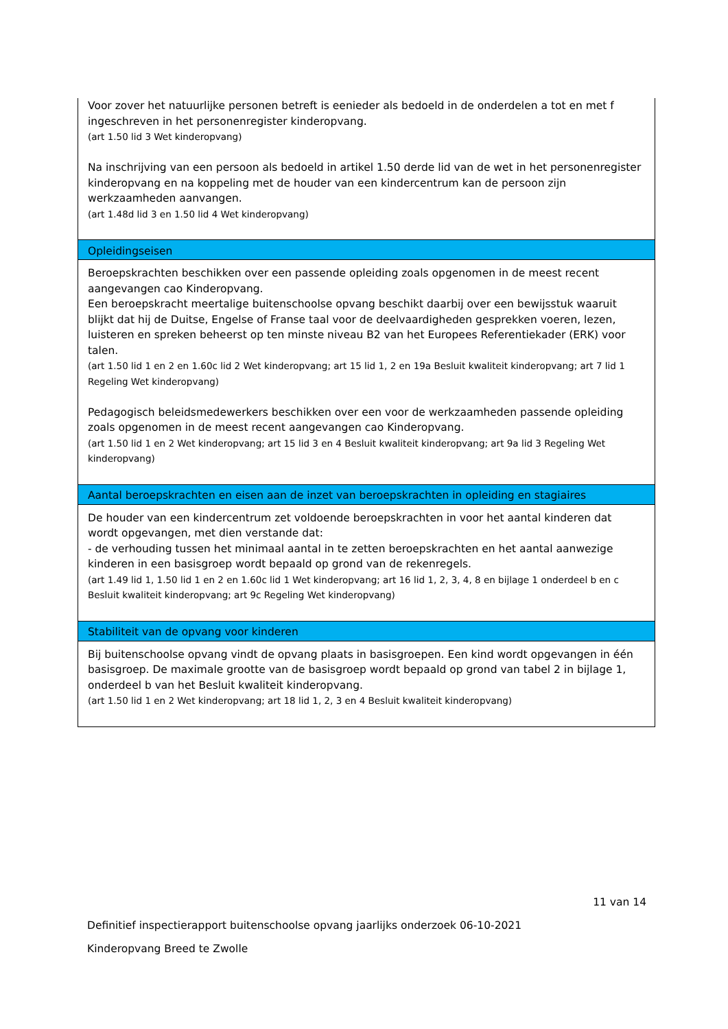| Voor zover het natuurlijke personen betreft is eenieder als bedoeld in de onderdelen a tot en met f ingeschreven in het personenregister kinderopvang. (art 1.50 lid 3 Wet kinderopvang) Na inschrijving van een persoon als bedoeld in artikel 1.50 derde lid van de wet in het personenregister kinderopvang en na koppeling met de houder van een kindercentrum kan de persoon zijn werkzaamheden aanvangen. (art 1.48d lid 3 en 1.50 lid 4 Wet kinderopvang) |
| Opleidingseisen |
| Beroepskrachten beschikken over een passende opleiding zoals opgenomen in de meest recent aangevangen cao Kinderopvang. Een beroepskracht meertalige buitenschoolse opvang beschikt daarbij over een bewijsstuk waaruit blijkt dat hij de Duitse, Engelse of Franse taal voor de deelvaardigheden gesprekken voeren, lezen, luisteren en spreken beheerst op ten minste niveau B2 van het Europees Referentiekader (ERK) voor talen. (art 1.50 lid 1 en 2 en 1.60c lid 2 Wet kinderopvang; art 15 lid 1, 2 en 19a Besluit kwaliteit kinderopvang; art 7 lid 1 Regeling Wet kinderopvang) Pedagogisch beleidsmedewerkers beschikken over een voor de werkzaamheden passende opleiding zoals opgenomen in de meest recent aangevangen cao Kinderopvang. (art 1.50 lid 1 en 2 Wet kinderopvang; art 15 lid 3 en 4 Besluit kwaliteit kinderopvang; art 9a lid 3 Regeling Wet kinderopvang) |
| Aantal beroepskrachten en eisen aan de inzet van beroepskrachten in opleiding en stagiaires |
| De houder van een kindercentrum zet voldoende beroepskrachten in voor het aantal kinderen dat wordt opgevangen, met dien verstande dat: - de verhouding tussen het minimaal aantal in te zetten beroepskrachten en het aantal aanwezige kinderen in een basisgroep wordt bepaald op grond van de rekenregels. (art 1.49 lid 1, 1.50 lid 1 en 2 en 1.60c lid 1 Wet kinderopvang; art 16 lid 1, 2, 3, 4, 8 en bijlage 1 onderdeel b en c Besluit kwaliteit kinderopvang; art 9c Regeling Wet kinderopvang) |
| Stabiliteit van de opvang voor kinderen |
| Bij buitenschoolse opvang vindt de opvang plaats in basisgroepen. Een kind wordt opgevangen in één basisgroep. De maximale grootte van de basisgroep wordt bepaald op grond van tabel 2 in bijlage 1, onderdeel b van het Besluit kwaliteit kinderopvang. (art 1.50 lid 1 en 2 Wet kinderopvang; art 18 lid 1, 2, 3 en 4 Besluit kwaliteit kinderopvang) |
11 van 14
Definitief inspectierapport buitenschoolse opvang jaarlijks onderzoek 06-10-2021
Kinderopvang Breed te Zwolle